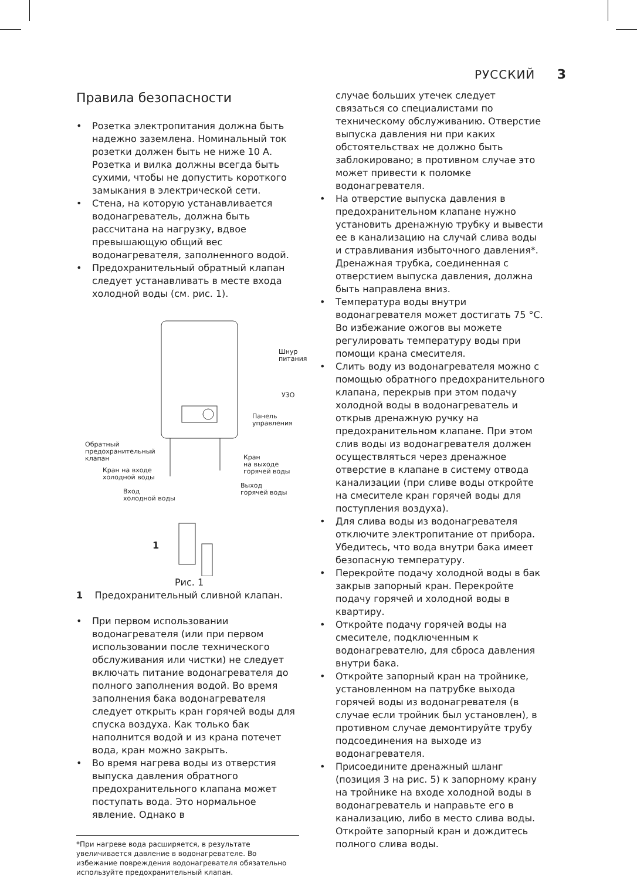РУССКИЙ 3
Правила безопасности
• Розетка электропитания должна быть надежно заземлена. Номинальный ток розетки должен быть не ниже 10 А. Розетка и вилка должны всегда быть сухими, чтобы не допустить короткого замыкания в электрической сети.
• Стена, на которую устанавливается водонагреватель, должна быть рассчитана на нагрузку, вдвое превышающую общий вес водонагревателя, заполненного водой.
• Предохранительный обратный клапан следует устанавливать в месте входа холодной воды (см. рис. 1).
Шнур
питания
УЗО
Панель
управления
Обратный
предохранительный
клапан
Кран
на выходе
горячей воды
Кран на входе
холодной воды
Выход
горячей воды
Вход
холодной воды
1
Рис. 1
1 Предохранительный сливной клапан.
• При первом использовании водонагревателя (или при первом использовании после технического обслуживания или чистки) не следует включать питание водонагревателя до полного заполнения водой. Во время заполнения бака водонагревателя следует открыть кран горячей воды для спуска воздуха. Как только бак наполнится водой и из крана потечет вода, кран можно закрыть.
• Во время нагрева воды из отверстия выпуска давления обратного предохранительного клапана может поступать вода. Это нормальное явление. Однако в
*При нагреве вода расширяется, в результате увеличивается давление в водонагревателе. Во избежание повреждения водонагревателя обязательно используйте предохранительный клапан.
случае больших утечек следует связаться со специалистами по техническому обслуживанию. Отверстие выпуска давления ни при каких обстоятельствах не должно быть заблокировано; в противном случае это может привести к поломке водонагревателя.
• На отверстие выпуска давления в предохранительном клапане нужно установить дренажную трубку и вывести ее в канализацию на случай слива воды и стравливания избыточного давления*. Дренажная трубка, соединенная с отверстием выпуска давления, должна быть направлена вниз.
• Температура воды внутри водонагревателя может достигать 75 °C. Во избежание ожогов вы можете регулировать температуру воды при помощи крана смесителя.
• Слить воду из водонагревателя можно с помощью обратного предохранительного клапана, перекрыв при этом подачу холодной воды в водонагреватель и открыв дренажную ручку на предохранительном клапане. При этом слив воды из водонагревателя должен осуществляться через дренажное отверстие в клапане в систему отвода канализации (при сливе воды откройте на смесителе кран горячей воды для поступления воздуха).
• Для слива воды из водонагревателя отключите электропитание от прибора. Убедитесь, что вода внутри бака имеет безопасную температуру.
• Перекройте подачу холодной воды в бак закрыв запорный кран. Перекройте подачу горячей и холодной воды в квартиру.
• Откройте подачу горячей воды на смесителе, подключенным к водонагревателю, для сброса давления внутри бака.
• Откройте запорный кран на тройнике, установленном на патрубке выхода горячей воды из водонагревателя (в случае если тройник был установлен), в противном случае демонтируйте трубу подсоединения на выходе из водонагревателя.
• Присоедините дренажный шланг (позиция 3 на рис. 5) к запорному крану на тройнике на входе холодной воды в водонагреватель и направьте его в канализацию, либо в место слива воды. Откройте запорный кран и дождитесь полного слива воды.